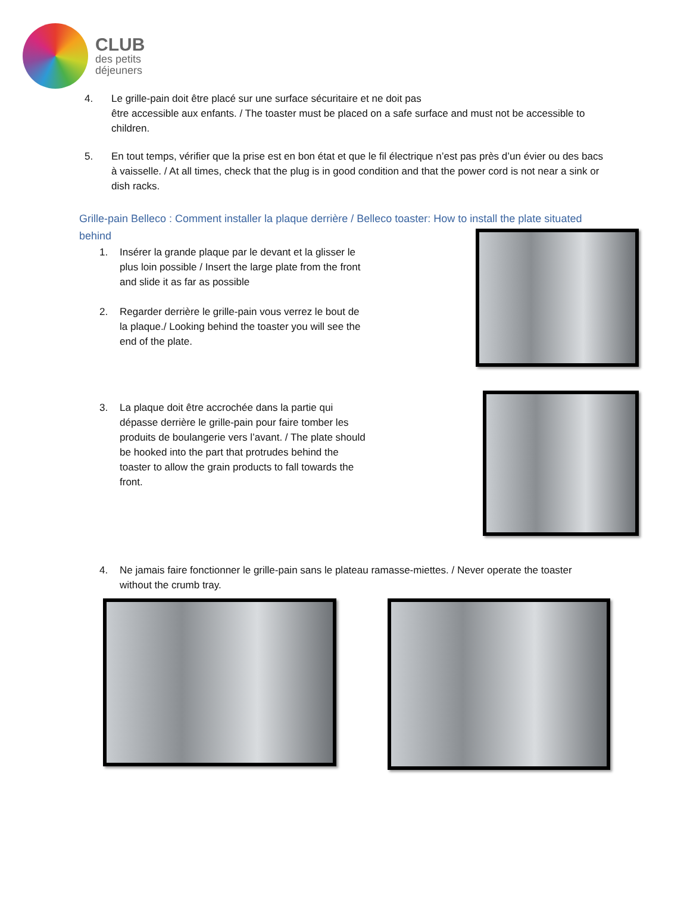CLUB
des petits
déjeuners
4. Le grille-pain doit être placé sur une surface sécuritaire et ne doit pas
être accessible aux enfants. / The toaster must be placed on a safe surface and must not be accessible to children.
5. En tout temps, vérifier que la prise est en bon état et que le fil électrique n’est pas près d’un évier ou des bacs à vaisselle. / At all times, check that the plug is in good condition and that the power cord is not near a sink or dish racks.
Grille-pain Belleco : Comment installer la plaque derrière / Belleco toaster: How to install the plate situated behind
1. Insérer la grande plaque par le devant et la glisser le plus loin possible / Insert the large plate from the front and slide it as far as possible
2. Regarder derrière le grille-pain vous verrez le bout de la plaque./ Looking behind the toaster you will see the end of the plate.
3. La plaque doit être accrochée dans la partie qui dépasse derrière le grille-pain pour faire tomber les produits de boulangerie vers l’avant. / The plate should be hooked into the part that protrudes behind the toaster to allow the grain products to fall towards the front.
4. Ne jamais faire fonctionner le grille-pain sans le plateau ramasse-miettes. / Never operate the toaster without the crumb tray.